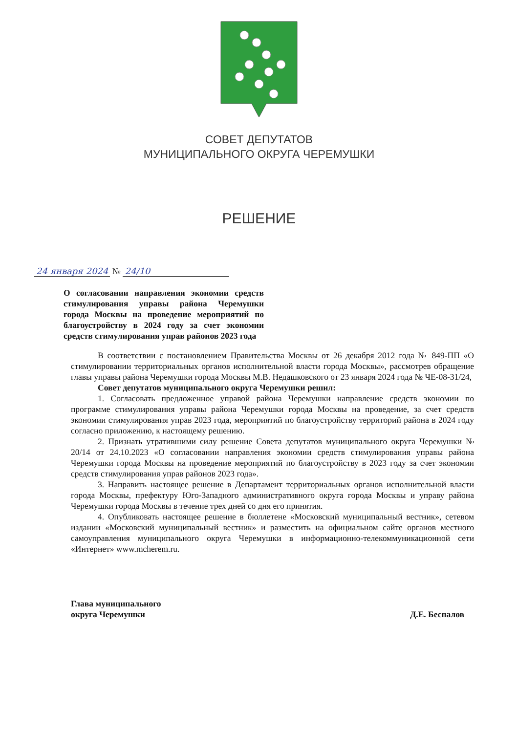СОВЕТ ДЕПУТАТОВ
МУНИЦИПАЛЬНОГО ОКРУГА ЧЕРЕМУШКИ
РЕШЕНИЕ
24 января 2024 № 24/10
О согласовании направления экономии средств стимулирования управы района Черемушки города Москвы на проведение мероприятий по благоустройству в 2024 году за счет экономии средств стимулирования управ районов 2023 года
В соответствии с постановлением Правительства Москвы от 26 декабря 2012 года № 849-ПП «О стимулировании территориальных органов исполнительной власти города Москвы», рассмотрев обращение главы управы района Черемушки города Москвы М.В. Недашковского от 23 января 2024 года № ЧЕ-08-31/24,
Совет депутатов муниципального округа Черемушки решил:
1. Согласовать предложенное управой района Черемушки направление средств экономии по программе стимулирования управы района Черемушки города Москвы на проведение, за счет средств экономии стимулирования управ 2023 года, мероприятий по благоустройству территорий района в 2024 году согласно приложению, к настоящему решению.
2. Признать утратившими силу решение Совета депутатов муниципального округа Черемушки № 20/14 от 24.10.2023 «О согласовании направления экономии средств стимулирования управы района Черемушки города Москвы на проведение мероприятий по благоустройству в 2023 году за счет экономии средств стимулирования управ районов 2023 года».
3. Направить настоящее решение в Департамент территориальных органов исполнительной власти города Москвы, префектуру Юго-Западного административного округа города Москвы и управу района Черемушки города Москвы в течение трех дней со дня его принятия.
4. Опубликовать настоящее решение в бюллетене «Московский муниципальный вестник», сетевом издании «Московский муниципальный вестник» и разместить на официальном сайте органов местного самоуправления муниципального округа Черемушки в информационно-телекоммуникационной сети «Интернет» www.mcherem.ru.
Глава муниципального
округа Черемушки
Д.Е. Беспалов